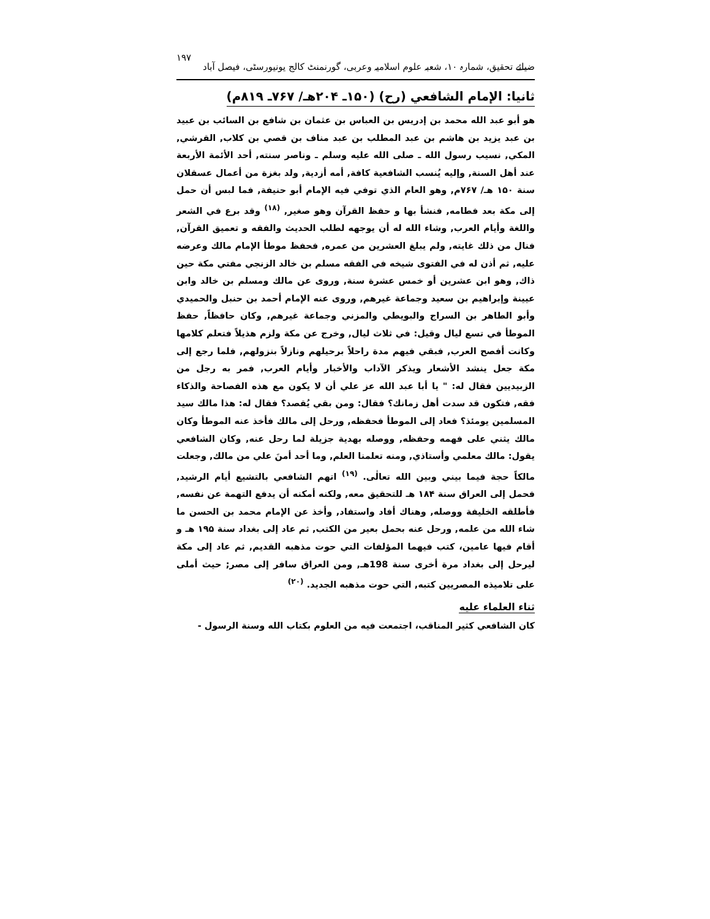ضیائے تحقیق، شمارہ ۱۰، شعبہ علوم اسلامیہ وعربی، گورنمنٹ کالج یونیورسٹی، فیصل آباد ۱۹۷
ثانيا: الإمام الشافعي (رح) (۱۵۰ـ ۲۰۴هـ/ ۷۶۷ـ ۸۱۹م)
هو أبو عبد الله محمد بن إدريس بن العباس بن عثمان بن شافع بن السائب بن عبيد بن عبد يزيد بن هاشم بن عبد المطلب بن عبد مناف بن قصي بن كلاب, القرشي, المكي, نسيب رسول الله ـ صلى الله عليه وسلم ـ وناصر سنته, أحد الأئمة الأربعة عند أهل السنة, وإليه يُنسب الشافعية كافة, أمه أزدية, ولد بغزة من أعمال عسقلان سنة ۱۵۰ هـ/ ۷۶۷م, وهو العام الذي توفي فيه الإمام أبو حنيفة, فما لبس أن حمل إلى مكة بعد فطامه, فنشأ بها و حفظ القرآن وهو صغير, <sup>(۱۸)</sup> وقد برع في الشعر واللغة وأيام العرب, وشاء الله له أن يوجهه لطلب الحديث والفقه و تعميق القرآن, فنال من ذلك غايته, ولم يبلغ العشرين من عمره, فحفظ موطأ الإمام مالك وعرضه عليه, ثم أذن له في الفتوى شيخه في الفقه مسلم بن خالد الزنجي مفتي مكة حين ذاك, وهو ابن عشرين أو خمس عشرة سنة, وروى عن مالك ومسلم بن خالد وابن عيينة وإبراهيم بن سعيد وجماعة غيرهم, وروى عنه الإمام أحمد بن حنبل والحميدي وأبو الطاهر بن السراج والبويطي والمزني وجماعة غيرهم, وكان حافظاً, حفظ الموطأ في تسع ليال وقيل: في ثلاث ليال, وخرج عن مكة ولزم هذيلاً فتعلم كلامها وكانت أفصح العرب, فبقي فيهم مدة راحلاً برحيلهم ونازلاً بنزولهم, فلما رجع إلى مكة جعل ينشد الأشعار ويذكر الآداب والأخبار وأيام العرب, فمر به رجل من الزبيديين فقال له: " يا أبا عبد الله عز علي أن لا يكون مع هذه الفصاحة والذكاء فقه, فتكون قد سدت أهل زمانك؟ فقال: ومن بقي يُقصد؟ فقال له: هذا مالك سيد المسلمين يومئذ؟ فعاد إلى الموطأ فحفظه, ورحل إلى مالك فأخذ عنه الموطأ وكان مالك يثني على فهمه وحفظه, ووصله بهدية جزيلة لما رحل عنه, وكان الشافعي يقول: مالك معلمي وأستاذي, ومنه تعلمنا العلم, وما أحد أمنَ علي من مالك, وجعلت مالكاً حجة فيما بيني وبين الله تعالٰى. <sup>(۱۹)</sup> اتهم الشافعي بالتشيع أيام الرشيد, فحمل إلى العراق سنة ۱۸۴ هـ للتحقيق معه, ولكنه أمكنه أن يدفع التهمة عن نفسه, فأطلقه الخليفة ووصله, وهناك أفاد واستفاد, وأخذ عن الإمام محمد بن الحسن ما شاء الله من علمه, ورحل عنه بحمل بعير من الكتب, ثم عاد إلى بغداد سنة ۱۹۵ هـ و أقام فيها عامين، كتب فيهما المؤلفات التي حوت مذهبه القديم, ثم عاد إلى مكة ليرحل إلى بغداد مرة أخرى سنة 198هـ, ومن العراق سافر إلى مصر; حيث أملى على تلاميذه المصريين كتبه, التي حوت مذهبه الجديد. <sup>(۲۰)</sup>
ثناء العلماء عليه
كان الشافعي كثير المناقب، اجتمعت فيه من العلوم بكتاب الله وسنة الرسول -